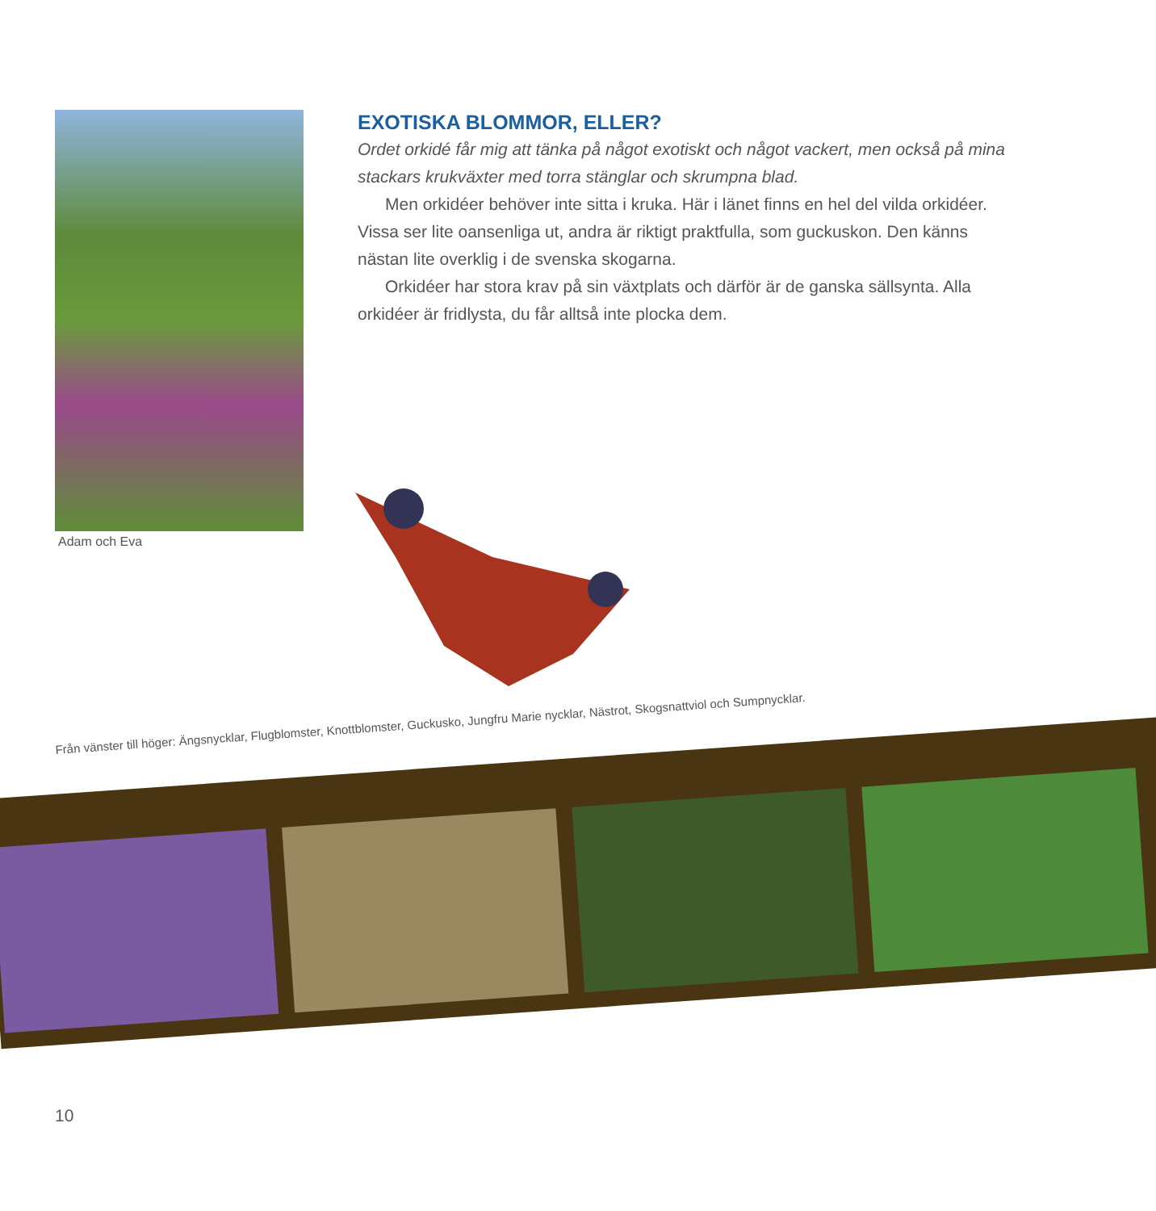Adam och Eva
EXOTISKA BLOMMOR, ELLER?
Ordet orkidé får mig att tänka på något exotiskt och något vackert, men också på mina stackars krukväxter med torra stänglar och skrumpna blad.
Men orkidéer behöver inte sitta i kruka. Här i länet finns en hel del vilda orkidéer. Vissa ser lite oansenliga ut, andra är riktigt praktfulla, som guckuskon. Den känns nästan lite overklig i de svenska skogarna.
Orkidéer har stora krav på sin växtplats och därför är de ganska sällsynta. Alla orkidéer är fridlysta, du får alltså inte plocka dem.
Från vänster till höger: Ängsnycklar, Flugblomster, Knottblomster, Guckusko, Jungfru Marie nycklar, Nästrot, Skogsnattviol och Sumpnycklar.
10